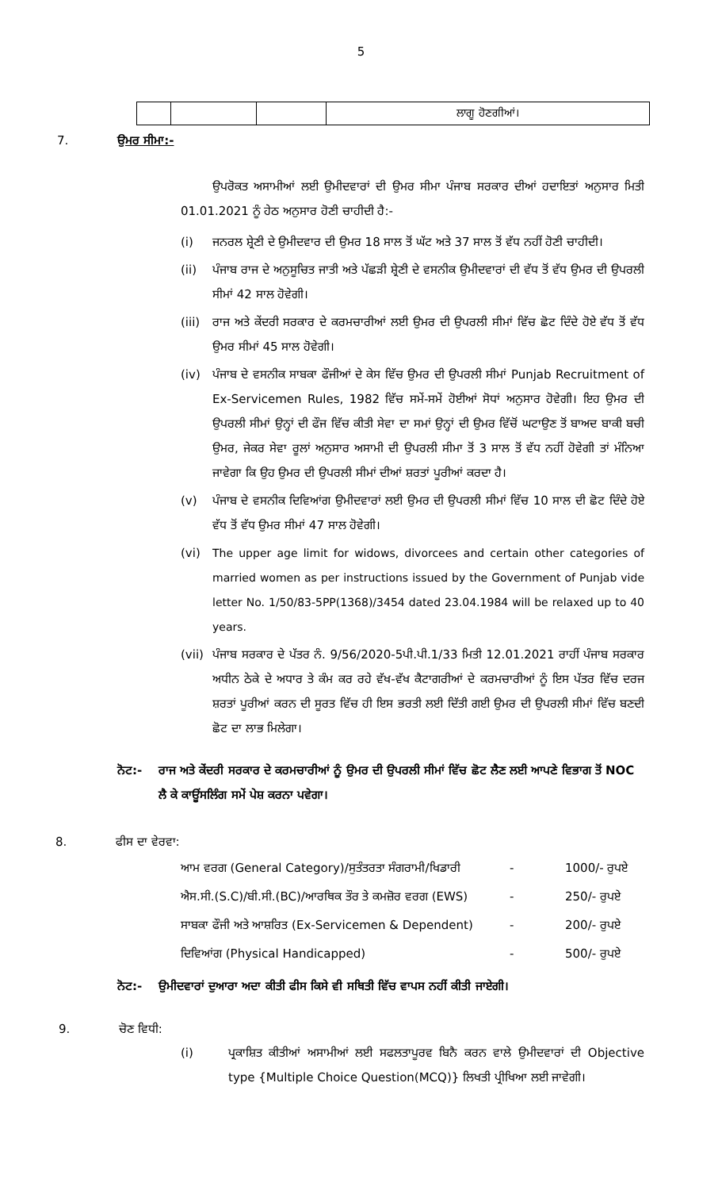5
| | | | ਲਾਗੂ ਹੋਣਗੀਆਂ। |
7. ਉਮਰ ਸੀਮਾ:-
ਉਪਰੋਕਤ ਅਸਾਮੀਆਂ ਲਈ ਉਮੀਦਵਾਰਾਂ ਦੀ ਉਮਰ ਸੀਮਾ ਪੰਜਾਬ ਸਰਕਾਰ ਦੀਆਂ ਹਦਾਇਤਾਂ ਅਨੁਸਾਰ ਮਿਤੀ 01.01.2021 ਨੂੰ ਹੇਠ ਅਨੁਸਾਰ ਹੋਣੀ ਚਾਹੀਦੀ ਹੈ:-
(i) ਜਨਰਲ ਸ਼੍ਰੇਣੀ ਦੇ ਉਮੀਦਵਾਰ ਦੀ ਉਮਰ 18 ਸਾਲ ਤੋਂ ਘੱਟ ਅਤੇ 37 ਸਾਲ ਤੋਂ ਵੱਧ ਨਹੀਂ ਹੋਣੀ ਚਾਹੀਦੀ।
(ii) ਪੰਜਾਬ ਰਾਜ ਦੇ ਅਨੁਸੂਚਿਤ ਜਾਤੀ ਅਤੇ ਪੱਛੜੀ ਸ਼੍ਰੇਣੀ ਦੇ ਵਸਨੀਕ ਉਮੀਦਵਾਰਾਂ ਦੀ ਵੱਧ ਤੋਂ ਵੱਧ ਉਮਰ ਦੀ ਉਪਰਲੀ ਸੀਮਾਂ 42 ਸਾਲ ਹੋਵੇਗੀ।
(iii)
ਰਾਜ ਅਤੇ ਕੇਂਦਰੀ ਸਰਕਾਰ ਦੇ ਕਰਮਚਾਰੀਆਂ ਲਈ ਉਮਰ ਦੀ ਉਪਰਲੀ ਸੀਮਾਂ ਵਿੱਚ ਛੋਟ ਦਿੰਦੇ ਹੋਏ ਵੱਧ ਤੋਂ ਵੱਧ ਉਮਰ ਸੀਮਾਂ 45 ਸਾਲ ਹੋਵੇਗੀ।
(iv) ਪੰਜਾਬ ਦੇ ਵਸਨੀਕ ਸਾਬਕਾ ਫੌਜੀਆਂ ਦੇ ਕੇਸ ਵਿੱਚ ਉਮਰ ਦੀ ਉਪਰਲੀ ਸੀਮਾਂ Punjab Recruitment of Ex-Servicemen Rules, 1982 ਵਿੱਚ ਸਮੇਂ-ਸਮੇਂ ਹੋਈਆਂ ਸੋਧਾਂ ਅਨੁਸਾਰ ਹੋਵੇਗੀ। ਇਹ ਉਮਰ ਦੀ ਉਪਰਲੀ ਸੀਮਾਂ ਉਨ੍ਹਾਂ ਦੀ ਫੌਜ ਵਿੱਚ ਕੀਤੀ ਸੇਵਾ ਦਾ ਸਮਾਂ ਉਨ੍ਹਾਂ ਦੀ ਉਮਰ ਵਿੱਚੋਂ ਘਟਾਉਣ ਤੋਂ ਬਾਅਦ ਬਾਕੀ ਬਚੀ ਉਮਰ, ਜੇਕਰ ਸੇਵਾ ਰੂਲਾਂ ਅਨੁਸਾਰ ਅਸਾਮੀ ਦੀ ਉਪਰਲੀ ਸੀਮਾ ਤੋਂ 3 ਸਾਲ ਤੋਂ ਵੱਧ ਨਹੀਂ ਹੋਵੇਗੀ ਤਾਂ ਮੰਨਿਆ ਜਾਵੇਗਾ ਕਿ ਉਹ ਉਮਰ ਦੀ ਉਪਰਲੀ ਸੀਮਾਂ ਦੀਆਂ ਸ਼ਰਤਾਂ ਪੂਰੀਆਂ ਕਰਦਾ ਹੈ।
(v) ਪੰਜਾਬ ਦੇ ਵਸਨੀਕ ਦਿਵਿਆਂਗ ਉਮੀਦਵਾਰਾਂ ਲਈ ਉਮਰ ਦੀ ਉਪਰਲੀ ਸੀਮਾਂ ਵਿੱਚ 10 ਸਾਲ ਦੀ ਛੋਟ ਦਿੰਦੇ ਹੋਏ ਵੱਧ ਤੋਂ ਵੱਧ ਉਮਰ ਸੀਮਾਂ 47 ਸਾਲ ਹੋਵੇਗੀ।
(vi) The upper age limit for widows, divorcees and certain other categories of married women as per instructions issued by the Government of Punjab vide letter No. 1/50/83-5PP(1368)/3454 dated 23.04.1984 will be relaxed up to 40 years.
(vii)
ਪੰਜਾਬ ਸਰਕਾਰ ਦੇ ਪੱਤਰ ਨੰ. 9/56/2020-5ਪੀ.ਪੀ.1/33 ਮਿਤੀ 12.01.2021 ਰਾਹੀਂ ਪੰਜਾਬ ਸਰਕਾਰ ਅਧੀਨ ਠੇਕੇ ਦੇ ਅਧਾਰ ਤੇ ਕੰਮ ਕਰ ਰਹੇ ਵੱਖ-ਵੱਖ ਕੈਟਾਗਰੀਆਂ ਦੇ ਕਰਮਚਾਰੀਆਂ ਨੂੰ ਇਸ ਪੱਤਰ ਵਿੱਚ ਦਰਜ ਸ਼ਰਤਾਂ ਪੂਰੀਆਂ ਕਰਨ ਦੀ ਸੂਰਤ ਵਿੱਚ ਹੀ ਇਸ ਭਰਤੀ ਲਈ ਦਿੱਤੀ ਗਈ ਉਮਰ ਦੀ ਉਪਰਲੀ ਸੀਮਾਂ ਵਿੱਚ ਬਣਦੀ ਛੋਟ ਦਾ ਲਾਭ ਮਿਲੇਗਾ।
ਨੋਟ:- ਰਾਜ ਅਤੇ ਕੇਂਦਰੀ ਸਰਕਾਰ ਦੇ ਕਰਮਚਾਰੀਆਂ ਨੂੰ ਉਮਰ ਦੀ ਉਪਰਲੀ ਸੀਮਾਂ ਵਿੱਚ ਛੋਟ ਲੈਣ ਲਈ ਆਪਣੇ ਵਿਭਾਗ ਤੋਂ NOC ਲੈ ਕੇ ਕਾਊਂਸਲਿੰਗ ਸਮੇਂ ਪੇਸ਼ ਕਰਨਾ ਪਵੇਗਾ।
8. ਫੀਸ ਦਾ ਵੇਰਵਾ:
ਆਮ ਵਰਗ (General Category)/ਸੁਤੰਤਰਤਾ ਸੰਗਰਾਮੀ/ਖਿਡਾਰੀ - 1000/- ਰੁਪਏ
ਐਸ.ਸੀ.(S.C)/ਬੀ.ਸੀ.(BC)/ਆਰਥਿਕ ਤੌਰ ਤੇ ਕਮਜ਼ੋਰ ਵਰਗ (EWS) - 250/- ਰੁਪਏ
ਸਾਬਕਾ ਫੌਜੀ ਅਤੇ ਆਸ਼ਰਿਤ (Ex-Servicemen & Dependent) - 200/- ਰੁਪਏ
ਦਿਵਿਆਂਗ (Physical Handicapped) - 500/- ਰੁਪਏ
ਨੋਟ:- ਉਮੀਦਵਾਰਾਂ ਦੁਆਰਾ ਅਦਾ ਕੀਤੀ ਫੀਸ ਕਿਸੇ ਵੀ ਸਥਿਤੀ ਵਿੱਚ ਵਾਪਸ ਨਹੀਂ ਕੀਤੀ ਜਾਏਗੀ।
9. ਚੋਣ ਵਿਧੀ:
(i) ਪ੍ਰਕਾਸ਼ਿਤ ਕੀਤੀਆਂ ਅਸਾਮੀਆਂ ਲਈ ਸਫਲਤਾਪੂਰਵ ਬਿਨੈ ਕਰਨ ਵਾਲੇ ਉਮੀਦਵਾਰਾਂ ਦੀ Objective type {Multiple Choice Question(MCQ)} ਲਿਖਤੀ ਪ੍ਰੀਖਿਆ ਲਈ ਜਾਵੇਗੀ।